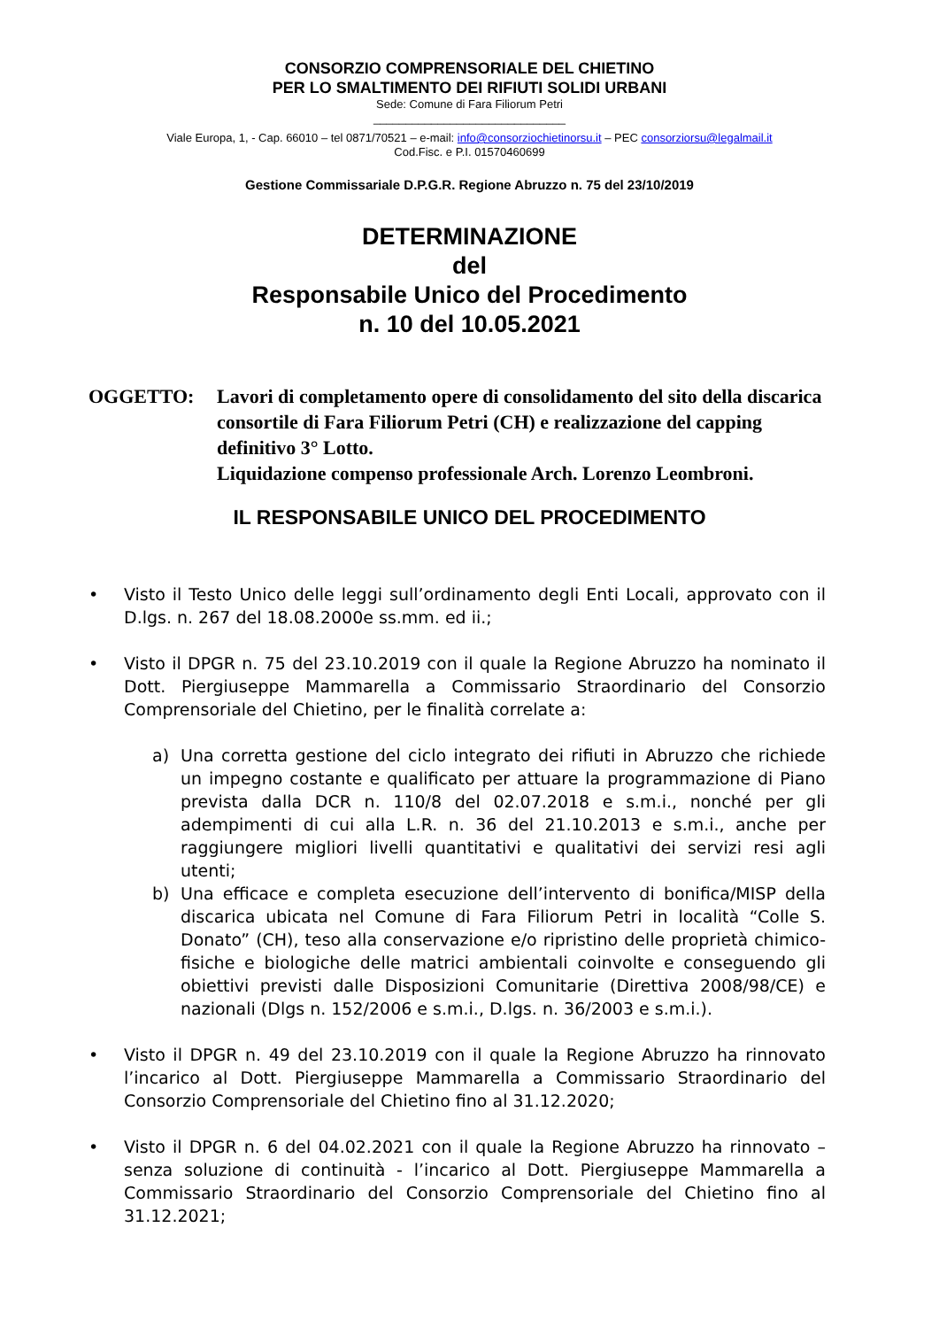CONSORZIO COMPRENSORIALE DEL CHIETINO
PER LO SMALTIMENTO DEI RIFIUTI SOLIDI URBANI
Sede: Comune di Fara Filiorum Petri
______________________________
Viale Europa, 1, - Cap. 66010 – tel 0871/70521 – e-mail: info@consorziochietinorsu.it – PEC consorziorsu@legalmail.it
Cod.Fisc. e P.I. 01570460699
Gestione Commissariale D.P.G.R. Regione Abruzzo n. 75 del 23/10/2019
DETERMINAZIONE
del
Responsabile Unico del Procedimento
n. 10 del 10.05.2021
OGGETTO: Lavori di completamento opere di consolidamento del sito della discarica consortile di Fara Filiorum Petri (CH) e realizzazione del capping definitivo 3° Lotto.
Liquidazione compenso professionale Arch. Lorenzo Leombroni.
IL RESPONSABILE UNICO DEL PROCEDIMENTO
• Visto il Testo Unico delle leggi sull’ordinamento degli Enti Locali, approvato con il D.lgs. n. 267 del 18.08.2000e ss.mm. ed ii.;
• Visto il DPGR n. 75 del 23.10.2019 con il quale la Regione Abruzzo ha nominato il Dott. Piergiuseppe Mammarella a Commissario Straordinario del Consorzio Comprensoriale del Chietino, per le finalità correlate a:
a) Una corretta gestione del ciclo integrato dei rifiuti in Abruzzo che richiede un impegno costante e qualificato per attuare la programmazione di Piano prevista dalla DCR n. 110/8 del 02.07.2018 e s.m.i., nonché per gli adempimenti di cui alla L.R. n. 36 del 21.10.2013 e s.m.i., anche per raggiungere migliori livelli quantitativi e qualitativi dei servizi resi agli utenti;
b) Una efficace e completa esecuzione dell’intervento di bonifica/MISP della discarica ubicata nel Comune di Fara Filiorum Petri in località “Colle S. Donato” (CH), teso alla conservazione e/o ripristino delle proprietà chimico-fisiche e biologiche delle matrici ambientali coinvolte e conseguendo gli obiettivi previsti dalle Disposizioni Comunitarie (Direttiva 2008/98/CE) e nazionali (Dlgs n. 152/2006 e s.m.i., D.lgs. n. 36/2003 e s.m.i.).
• Visto il DPGR n. 49 del 23.10.2019 con il quale la Regione Abruzzo ha rinnovato l’incarico al Dott. Piergiuseppe Mammarella a Commissario Straordinario del Consorzio Comprensoriale del Chietino fino al 31.12.2020;
• Visto il DPGR n. 6 del 04.02.2021 con il quale la Regione Abruzzo ha rinnovato – senza soluzione di continuità - l’incarico al Dott. Piergiuseppe Mammarella a Commissario Straordinario del Consorzio Comprensoriale del Chietino fino al 31.12.2021;